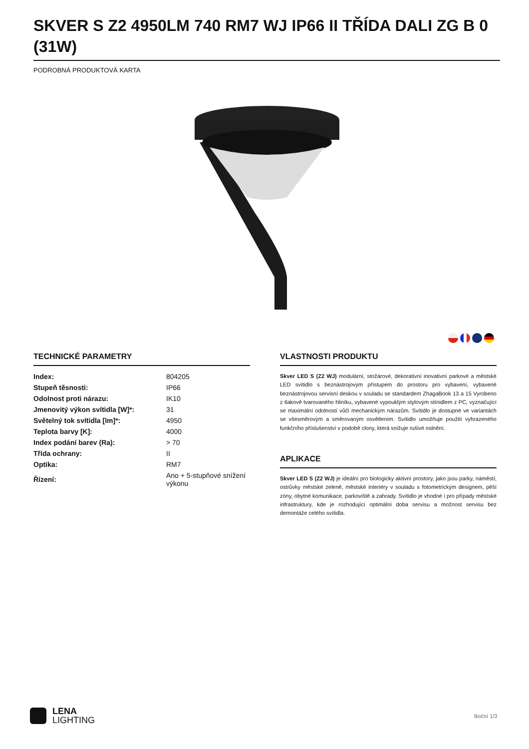SKVER S Z2 4950LM 740 RM7 WJ IP66 II TŘÍDA DALI ZG B 0 (31W)
PODROBNÁ PRODUKTOVÁ KARTA
TECHNICKÉ PARAMETRY
| Index: | 804205 |
| Stupeň těsnosti: | IP66 |
| Odolnost proti nárazu: | IK10 |
| Jmenovitý výkon svítidla [W]*: | 31 |
| Světelný tok svítidla [lm]*: | 4950 |
| Teplota barvy [K]: | 4000 |
| Index podání barev (Ra): | > 70 |
| Třída ochrany: | II |
| Optika: | RM7 |
| Řízení: | Ano + 5-stupňové snížení výkonu |
VLASTNOSTI PRODUKTU
Skver LED S (Z2 WJ) modulární, stožárové, dekorativní inovativní parkové a městské LED svítidlo s beznástrojovým přístupem do prostoru pro vybavení, vybavené beznástrojovou servisní deskou v souladu se standardem ZhagaBook 13 a 15 Vyrobeno z tlakově tvarovaného hliníku, vybavené vypouklým stylovým stínidlem z PC, vyznačující se maximální odolností vůči mechanickým nárazům. Svítidlo je dostupné ve variantách se všesměrovým a směrovaným osvětlením. Svítidlo umožňuje použití vyhrazeného funkčního příslušenství v podobě clony, která snižuje rušivé oslnění.
APLIKACE
Skver LED S (Z2 WJ) je ideální pro biologicky aktivní prostory, jako jsou parky, náměstí, ostrůvky městské zeleně, městské interiéry v souladu s fotometrickým designem, pěší zóny, obytné komunikace, parkoviště a zahrady. Svítidlo je vhodné i pro případy městské infrastruktury, kde je rozhodující optimální doba servisu a možnost servisu bez demontáže celého svítidla.
LENA
LIGHTING
Boční 1/3